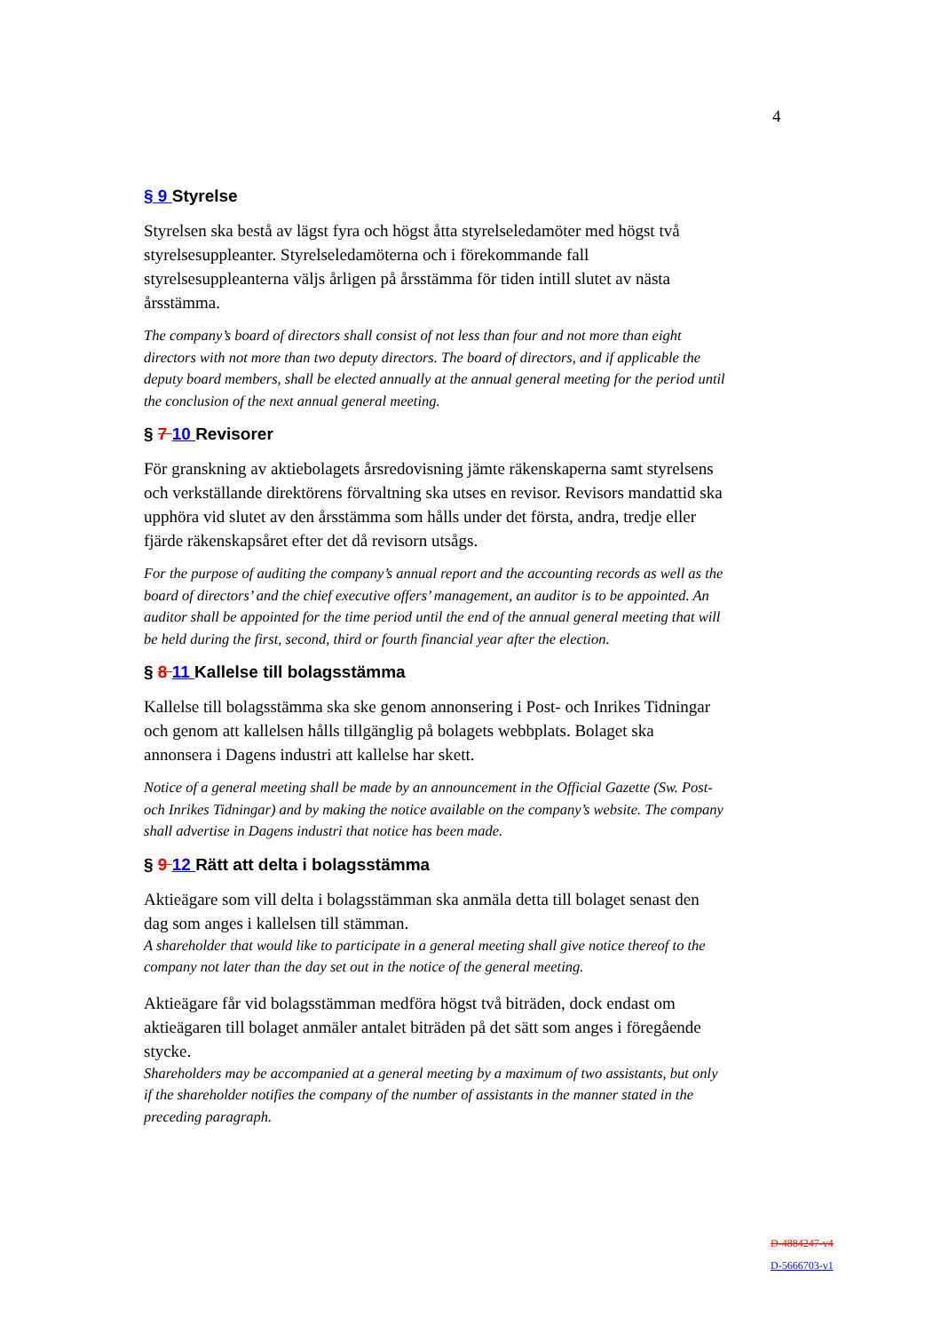4
§ 9 Styrelse
Styrelsen ska bestå av lägst fyra och högst åtta styrelseledamöter med högst två styrelsesuppleanter. Styrelseledamöterna och i förekommande fall styrelsesuppleanterna väljs årligen på årsstämma för tiden intill slutet av nästa årsstämma.
The company’s board of directors shall consist of not less than four and not more than eight directors with not more than two deputy directors. The board of directors, and if applicable the deputy board members, shall be elected annually at the annual general meeting for the period until the conclusion of the next annual general meeting.
§ 7 10 Revisorer
För granskning av aktiebolagets årsredovisning jämte räkenskaperna samt styrelsens och verkställande direktörens förvaltning ska utses en revisor. Revisors mandattid ska upphöra vid slutet av den årsstämma som hålls under det första, andra, tredje eller fjärde räkenskapsåret efter det då revisorn utsågs.
For the purpose of auditing the company’s annual report and the accounting records as well as the board of directors’ and the chief executive offers’ management, an auditor is to be appointed. An auditor shall be appointed for the time period until the end of the annual general meeting that will be held during the first, second, third or fourth financial year after the election.
§ 8 11 Kallelse till bolagsstämma
Kallelse till bolagsstämma ska ske genom annonsering i Post- och Inrikes Tidningar och genom att kallelsen hålls tillgänglig på bolagets webbplats. Bolaget ska annonsera i Dagens industri att kallelse har skett.
Notice of a general meeting shall be made by an announcement in the Official Gazette (Sw. Post- och Inrikes Tidningar) and by making the notice available on the company’s website. The company shall advertise in Dagens industri that notice has been made.
§ 9 12 Rätt att delta i bolagsstämma
Aktieägare som vill delta i bolagsstämman ska anmäla detta till bolaget senast den dag som anges i kallelsen till stämman.
A shareholder that would like to participate in a general meeting shall give notice thereof to the company not later than the day set out in the notice of the general meeting.
Aktieägare får vid bolagsstämman medföra högst två biträden, dock endast om aktieägaren till bolaget anmäler antalet biträden på det sätt som anges i föregående stycke.
Shareholders may be accompanied at a general meeting by a maximum of two assistants, but only if the shareholder notifies the company of the number of assistants in the manner stated in the preceding paragraph.
D-4884247-v4
D-5666703-v1